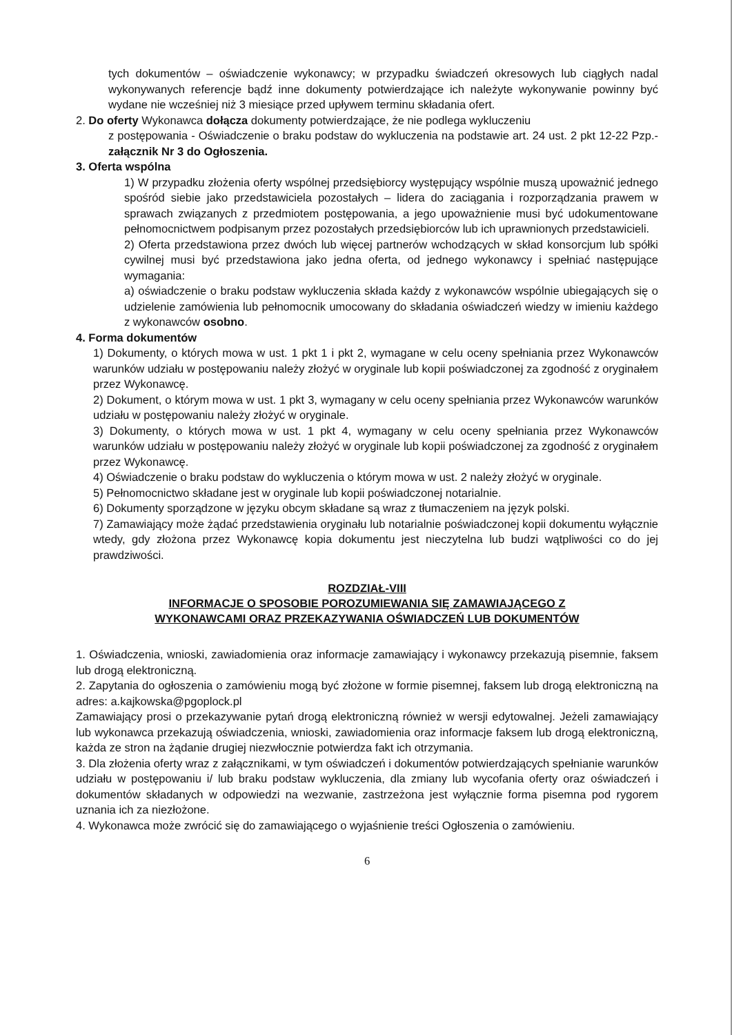tych dokumentów – oświadczenie wykonawcy; w przypadku świadczeń okresowych lub ciągłych nadal wykonywanych referencje bądź inne dokumenty potwierdzające ich należyte wykonywanie powinny być wydane nie wcześniej niż 3 miesiące przed upływem terminu składania ofert.
2. Do oferty Wykonawca dołącza dokumenty potwierdzające, że nie podlega wykluczeniu
z postępowania - Oświadczenie o braku podstaw do wykluczenia na podstawie art. 24 ust. 2 pkt 12-22 Pzp.- załącznik Nr 3 do Ogłoszenia.
3. Oferta wspólna
1) W przypadku złożenia oferty wspólnej przedsiębiorcy występujący wspólnie muszą upoważnić jednego spośród siebie jako przedstawiciela pozostałych – lidera do zaciągania i rozporządzania prawem w sprawach związanych z przedmiotem postępowania, a jego upoważnienie musi być udokumentowane pełnomocnictwem podpisanym przez pozostałych przedsiębiorców lub ich uprawnionych przedstawicieli.
2) Oferta przedstawiona przez dwóch lub więcej partnerów wchodzących w skład konsorcjum lub spółki cywilnej musi być przedstawiona jako jedna oferta, od jednego wykonawcy i spełniać następujące wymagania:
a) oświadczenie o braku podstaw wykluczenia składa każdy z wykonawców wspólnie ubiegających się o udzielenie zamówienia lub pełnomocnik umocowany do składania oświadczeń wiedzy w imieniu każdego z wykonawców osobno.
4. Forma dokumentów
1) Dokumenty, o których mowa w ust. 1 pkt 1 i pkt 2, wymagane w celu oceny spełniania przez Wykonawców warunków udziału w postępowaniu należy złożyć w oryginale lub kopii poświadczonej za zgodność z oryginałem przez Wykonawcę.
2) Dokument, o którym mowa w ust. 1 pkt 3, wymagany w celu oceny spełniania przez Wykonawców warunków udziału w postępowaniu należy złożyć w oryginale.
3) Dokumenty, o których mowa w ust. 1 pkt 4, wymagany w celu oceny spełniania przez Wykonawców warunków udziału w postępowaniu należy złożyć w oryginale lub kopii poświadczonej za zgodność z oryginałem przez Wykonawcę.
4) Oświadczenie o braku podstaw do wykluczenia o którym mowa w ust. 2 należy złożyć w oryginale.
5) Pełnomocnictwo składane jest w oryginale lub kopii poświadczonej notarialnie.
6) Dokumenty sporządzone w języku obcym składane są wraz z tłumaczeniem na język polski.
7) Zamawiający może żądać przedstawienia oryginału lub notarialnie poświadczonej kopii dokumentu wyłącznie wtedy, gdy złożona przez Wykonawcę kopia dokumentu jest nieczytelna lub budzi wątpliwości co do jej prawdziwości.
ROZDZIAŁ-VIII
INFORMACJE O SPOSOBIE POROZUMIEWANIA SIĘ ZAMAWIAJĄCEGO Z
WYKONAWCAMI ORAZ PRZEKAZYWANIA OŚWIADCZEŃ LUB DOKUMENTÓW
1. Oświadczenia, wnioski, zawiadomienia oraz informacje zamawiający i wykonawcy przekazują pisemnie, faksem lub drogą elektroniczną.
2. Zapytania do ogłoszenia o zamówieniu mogą być złożone w formie pisemnej, faksem lub drogą elektroniczną na adres: a.kajkowska@pgoplock.pl
Zamawiający prosi o przekazywanie pytań drogą elektroniczną również w wersji edytowalnej. Jeżeli zamawiający lub wykonawca przekazują oświadczenia, wnioski, zawiadomienia oraz informacje faksem lub drogą elektroniczną, każda ze stron na żądanie drugiej niezwłocznie potwierdza fakt ich otrzymania.
3. Dla złożenia oferty wraz z załącznikami, w tym oświadczeń i dokumentów potwierdzających spełnianie warunków udziału w postępowaniu i/ lub braku podstaw wykluczenia, dla zmiany lub wycofania oferty oraz oświadczeń i dokumentów składanych w odpowiedzi na wezwanie, zastrzeżona jest wyłącznie forma pisemna pod rygorem uznania ich za niezłożone.
4. Wykonawca może zwrócić się do zamawiającego o wyjaśnienie treści Ogłoszenia o zamówieniu.
6